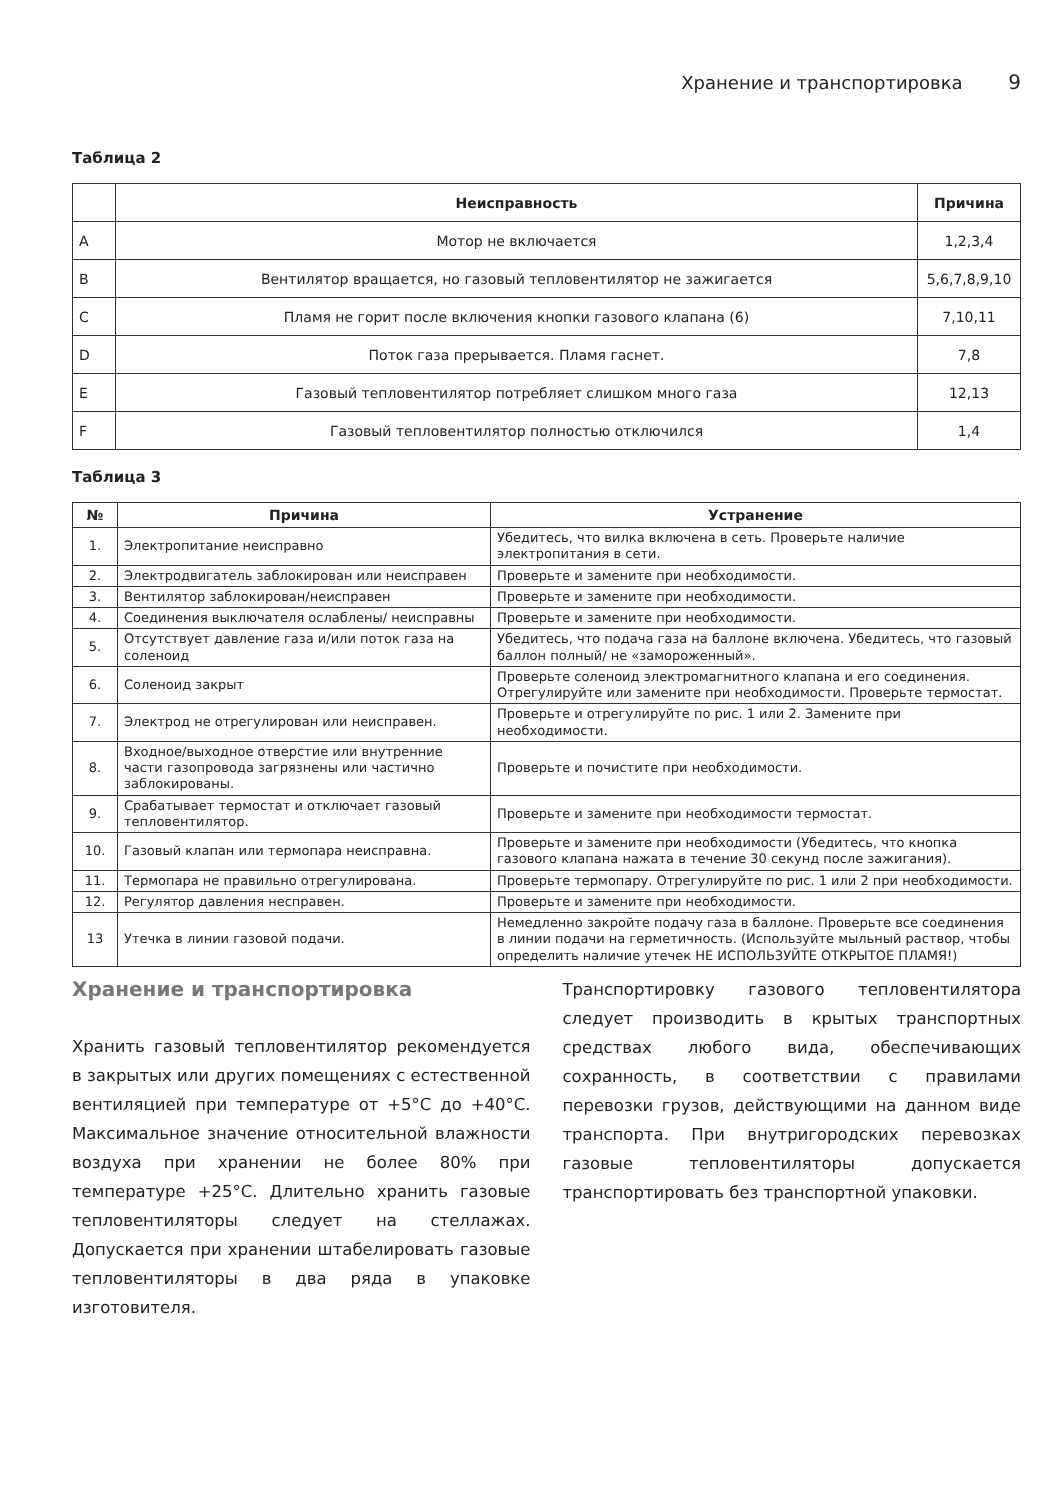Хранение и транспортировка 9
Таблица 2
| | Неисправность | Причина |
| --- | --- | --- |
| A | Мотор не включается | 1,2,3,4 |
| B | Вентилятор вращается, но газовый тепловентилятор не зажигается | 5,6,7,8,9,10 |
| C | Пламя не горит после включения кнопки газового клапана (6) | 7,10,11 |
| D | Поток газа прерывается. Пламя гаснет. | 7,8 |
| E | Газовый тепловентилятор потребляет слишком много газа | 12,13 |
| F | Газовый тепловентилятор полностью отключился | 1,4 |
Таблица 3
| № | Причина | Устранение |
| --- | --- | --- |
| 1. | Электропитание неисправно | Убедитесь, что вилка включена в сеть. Проверьте наличие электропитания в сети. |
| 2. | Электродвигатель заблокирован или неисправен | Проверьте и замените при необходимости. |
| 3. | Вентилятор заблокирован/неисправен | Проверьте и замените при необходимости. |
| 4. | Соединения выключателя ослаблены/ неисправны | Проверьте и замените при необходимости. |
| 5. | Отсутствует давление газа и/или поток газа на соленоид | Убедитесь, что подача газа на баллоне включена. Убедитесь, что газовый баллон полный/ не «замороженный». |
| 6. | Соленоид закрыт | Проверьте соленоид электромагнитного клапана и его соединения. Отрегулируйте или замените при необходимости. Проверьте термостат. |
| 7. | Электрод не отрегулирован или неисправен. | Проверьте и отрегулируйте по рис. 1 или 2. Замените при необходимости. |
| 8. | Входное/выходное отверстие или внутренние части газопровода загрязнены или частично заблокированы. | Проверьте и почистите при необходимости. |
| 9. | Срабатывает термостат и отключает газовый тепловентилятор. | Проверьте и замените при необходимости термостат. |
| 10. | Газовый клапан или термопара неисправна. | Проверьте и замените при необходимости (Убедитесь, что кнопка газового клапана нажата в течение 30 секунд после зажигания). |
| 11. | Термопара не правильно отрегулирована. | Проверьте термопару. Отрегулируйте по рис. 1 или 2 при необходимости. |
| 12. | Регулятор давления несправен. | Проверьте и замените при необходимости. |
| 13 | Утечка в линии газовой подачи. | Немедленно закройте подачу газа в баллоне. Проверьте все соединения в линии подачи на герметичность. (Используйте мыльный раствор, чтобы определить наличие утечек НЕ ИСПОЛЬЗУЙТЕ ОТКРЫТОЕ ПЛАМЯ!) |
Хранение и транспортировка
Хранить газовый тепловентилятор рекомендуется в закрытых или других помещениях с естественной вентиляцией при температуре от +5°C до +40°C. Максимальное значение относительной влажности воздуха при хранении не более 80% при температуре +25°C. Длительно хранить газовые тепловентиляторы следует на стеллажах. Допускается при хранении штабелировать газовые тепловентиляторы в два ряда в упаковке изготовителя.
Транспортировку газового тепловентилятора следует производить в крытых транспортных средствах любого вида, обеспечивающих сохранность, в соответствии с правилами перевозки грузов, действующими на данном виде транспорта. При внутригородских перевозках газовые тепловентиляторы допускается транспортировать без транспортной упаковки.